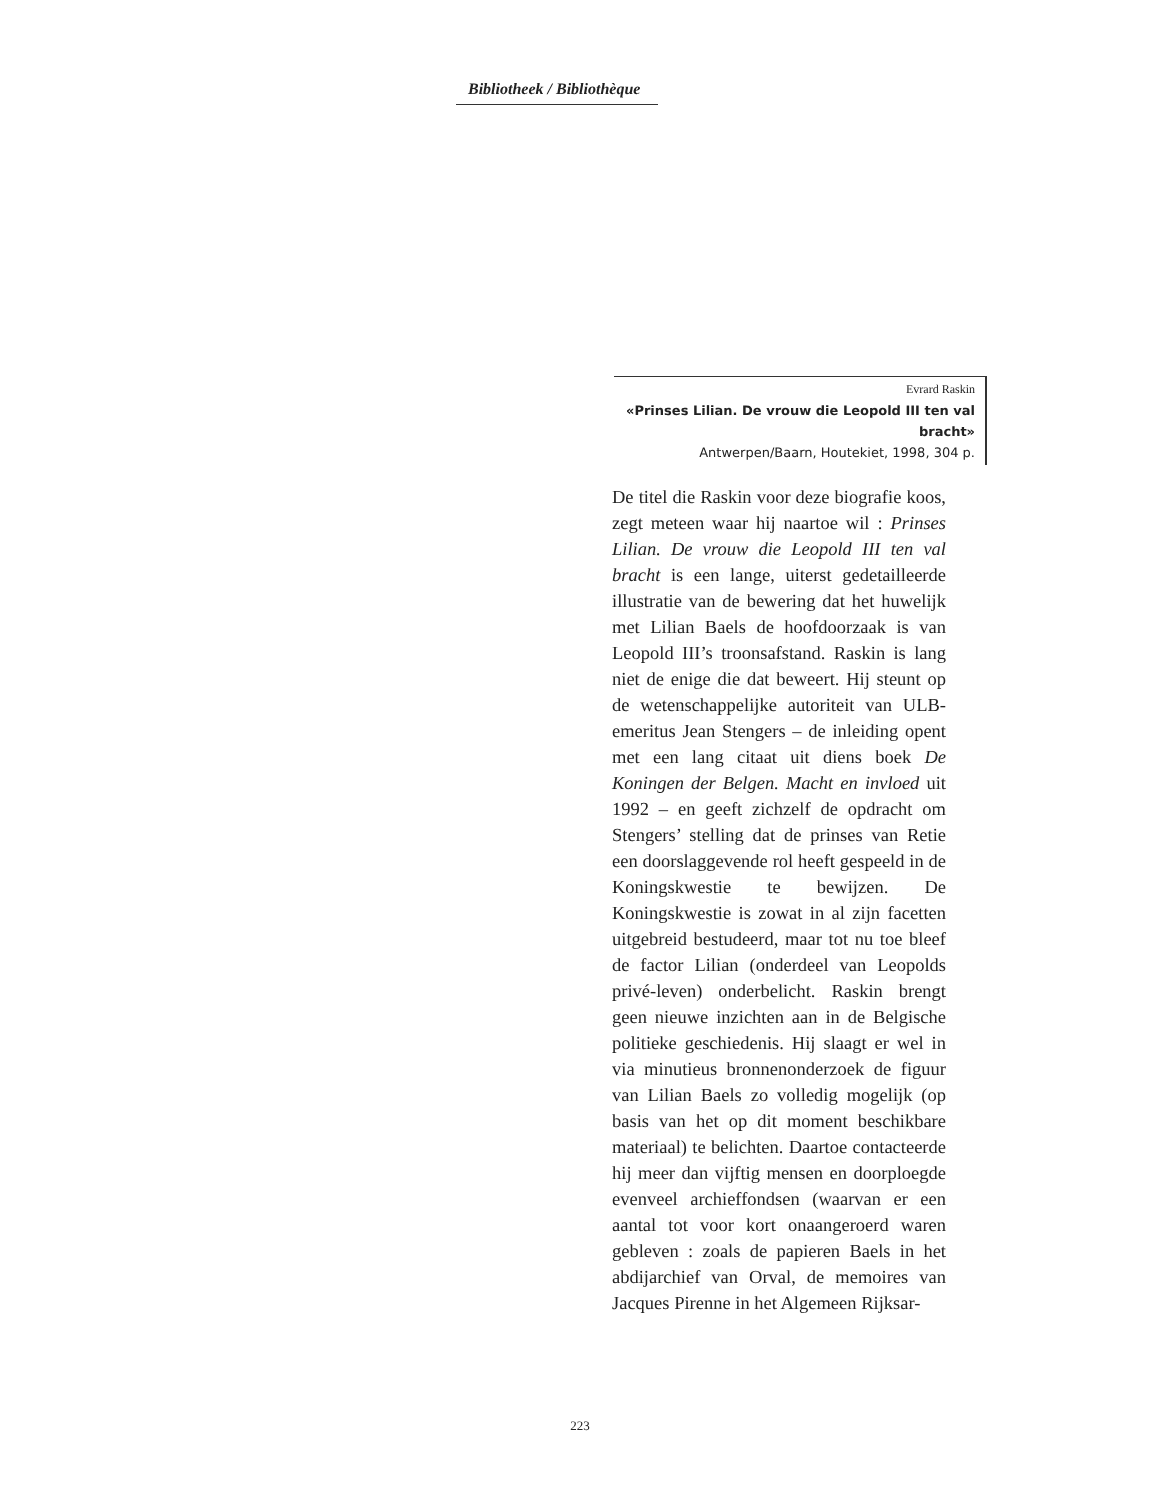Bibliotheek / Bibliothèque
Evrard Raskin
«Prinses Lilian. De vrouw die Leopold III ten val bracht»
Antwerpen/Baarn, Houtekiet, 1998, 304 p.
De titel die Raskin voor deze biografie koos, zegt meteen waar hij naartoe wil : Prinses Lilian. De vrouw die Leopold III ten val bracht is een lange, uiterst gedetailleerde illustratie van de bewering dat het huwelijk met Lilian Baels de hoofdoorzaak is van Leopold III’s troonsafstand. Raskin is lang niet de enige die dat beweert. Hij steunt op de wetenschappelijke autoriteit van ULB-emeritus Jean Stengers – de inleiding opent met een lang citaat uit diens boek De Koningen der Belgen. Macht en invloed uit 1992 – en geeft zichzelf de opdracht om Stengers’ stelling dat de prinses van Retie een doorslaggevende rol heeft gespeeld in de Koningskwestie te bewijzen. De Koningskwestie is zowat in al zijn facetten uitgebreid bestudeerd, maar tot nu toe bleef de factor Lilian (onderdeel van Leopolds privé-leven) onderbelicht. Raskin brengt geen nieuwe inzichten aan in de Belgische politieke geschiedenis. Hij slaagt er wel in via minutieus bronnenonderzoek de figuur van Lilian Baels zo volledig mogelijk (op basis van het op dit moment beschikbare materiaal) te belichten. Daartoe contacteerde hij meer dan vijftig mensen en doorploegde evenveel archieffondsen (waarvan er een aantal tot voor kort onaangeroerd waren gebleven : zoals de papieren Baels in het abdijarchief van Orval, de memoires van Jacques Pirenne in het Algemeen Rijksar-
223